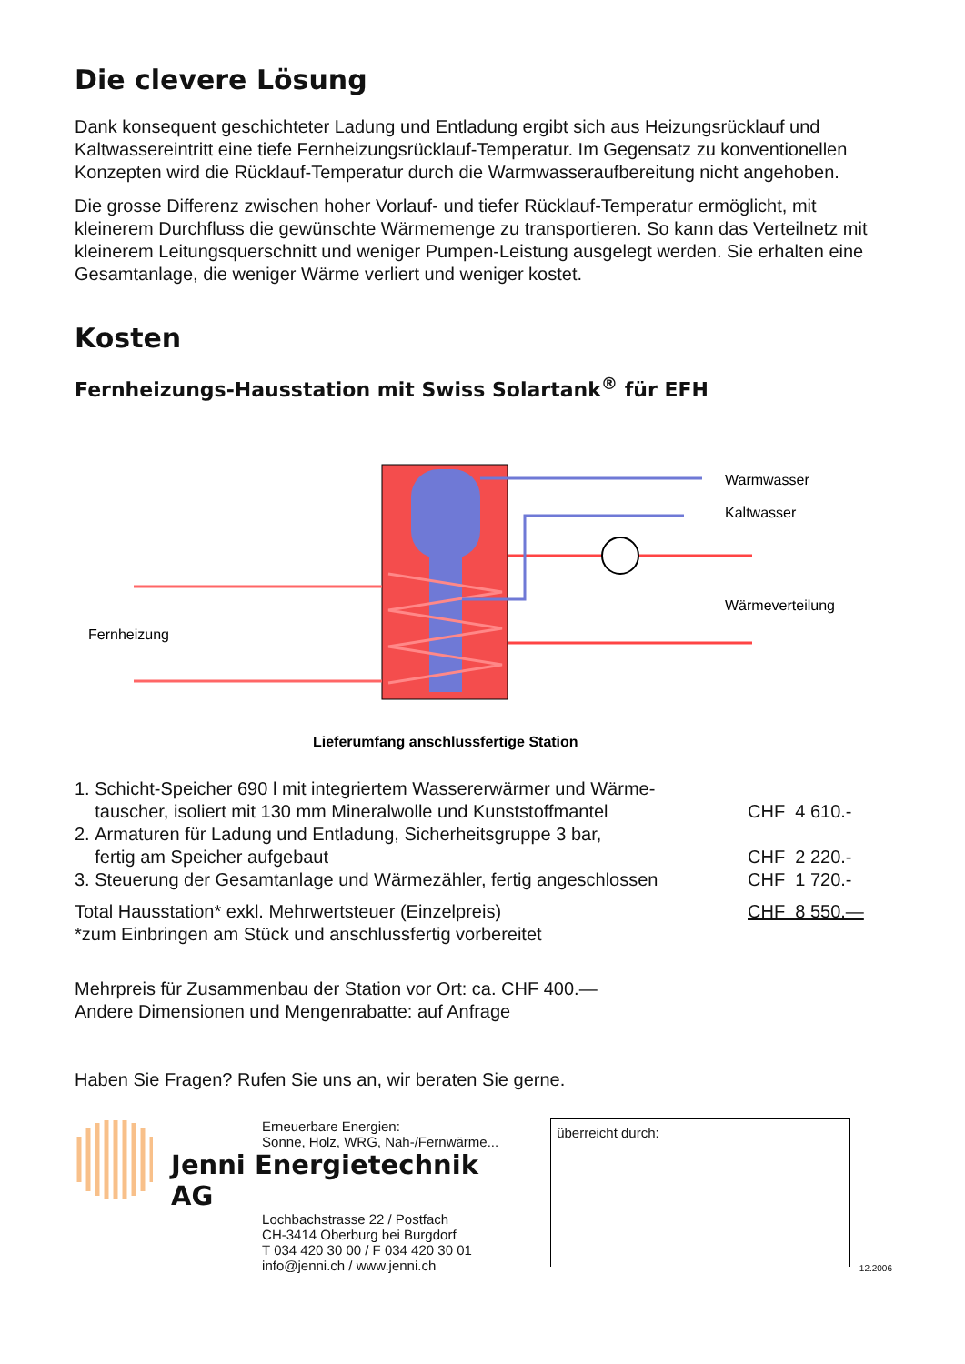Die clevere Lösung
Dank konsequent geschichteter Ladung und Entladung ergibt sich aus Heizungsrücklauf und Kaltwassereintritt eine tiefe Fernheizungsrücklauf-Temperatur. Im Gegensatz zu konventionellen Konzepten wird die Rücklauf-Temperatur durch die Warmwasseraufbereitung nicht angehoben.
Die grosse Differenz zwischen hoher Vorlauf- und tiefer Rücklauf-Temperatur ermöglicht, mit kleinerem Durchfluss die gewünschte Wärmemenge zu transportieren. So kann das Verteilnetz mit kleinerem Leitungsquerschnitt und weniger Pumpen-Leistung ausgelegt werden. Sie erhalten eine Gesamtanlage, die weniger Wärme verliert und weniger kostet.
Kosten
Fernheizungs-Hausstation mit Swiss Solartank<sup>®</sup> für EFH
Warmwasser
Kaltwasser
Wärmeverteilung
Fernheizung
Lieferumfang anschlussfertige Station
| 1. Schicht-Speicher 690 l mit integriertem Wassererwärmer und Wärme- tauscher, isoliert mit 130 mm Mineralwolle und Kunststoffmantel | CHF 4 610.- |
| 2. Armaturen für Ladung und Entladung, Sicherheitsgruppe 3 bar, fertig am Speicher aufgebaut | CHF 2 220.- |
| 3. Steuerung der Gesamtanlage und Wärmezähler, fertig angeschlossen | CHF 1 720.- |
| Total Hausstation* exkl. Mehrwertsteuer (Einzelpreis) | CHF 8 550.— |
| *zum Einbringen am Stück und anschlussfertig vorbereitet | |
Mehrpreis für Zusammenbau der Station vor Ort: ca. CHF 400.—
Andere Dimensionen und Mengenrabatte: auf Anfrage
Haben Sie Fragen? Rufen Sie uns an, wir beraten Sie gerne.
Erneuerbare Energien:
Sonne, Holz, WRG, Nah-/Fernwärme...
Jenni Energietechnik AG
Lochbachstrasse 22 / Postfach
CH-3414 Oberburg bei Burgdorf
T 034 420 30 00 / F 034 420 30 01
info@jenni.ch / www.jenni.ch
überreicht durch:
12.2006